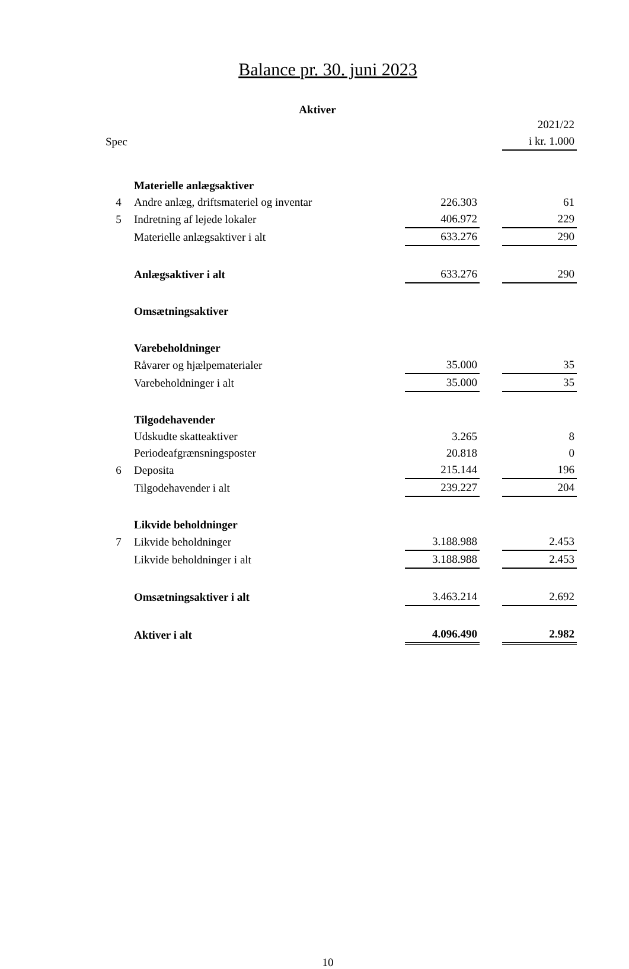Balance pr. 30. juni 2023
Aktiver
| | | | | 2021/22 |
| Spec | | | | i kr. 1.000 |
| | Materielle anlægsaktiver | | | |
| 4 | Andre anlæg, driftsmateriel og inventar | 226.303 | | 61 |
| 5 | Indretning af lejede lokaler | 406.972 | | 229 |
| | Materielle anlægsaktiver i alt | 633.276 | | 290 |
| | Anlægsaktiver i alt | 633.276 | | 290 |
| | Omsætningsaktiver | | | |
| | Varebeholdninger | | | |
| | Råvarer og hjælpematerialer | 35.000 | | 35 |
| | Varebeholdninger i alt | 35.000 | | 35 |
| | Tilgodehavender | | | |
| | Udskudte skatteaktiver | 3.265 | | 8 |
| | Periodeafgrænsningsposter | 20.818 | | 0 |
| 6 | Deposita | 215.144 | | 196 |
| | Tilgodehavender i alt | 239.227 | | 204 |
| | Likvide beholdninger | | | |
| 7 | Likvide beholdninger | 3.188.988 | | 2.453 |
| | Likvide beholdninger i alt | 3.188.988 | | 2.453 |
| | Omsætningsaktiver i alt | 3.463.214 | | 2.692 |
| | Aktiver i alt | 4.096.490 | | 2.982 |
10